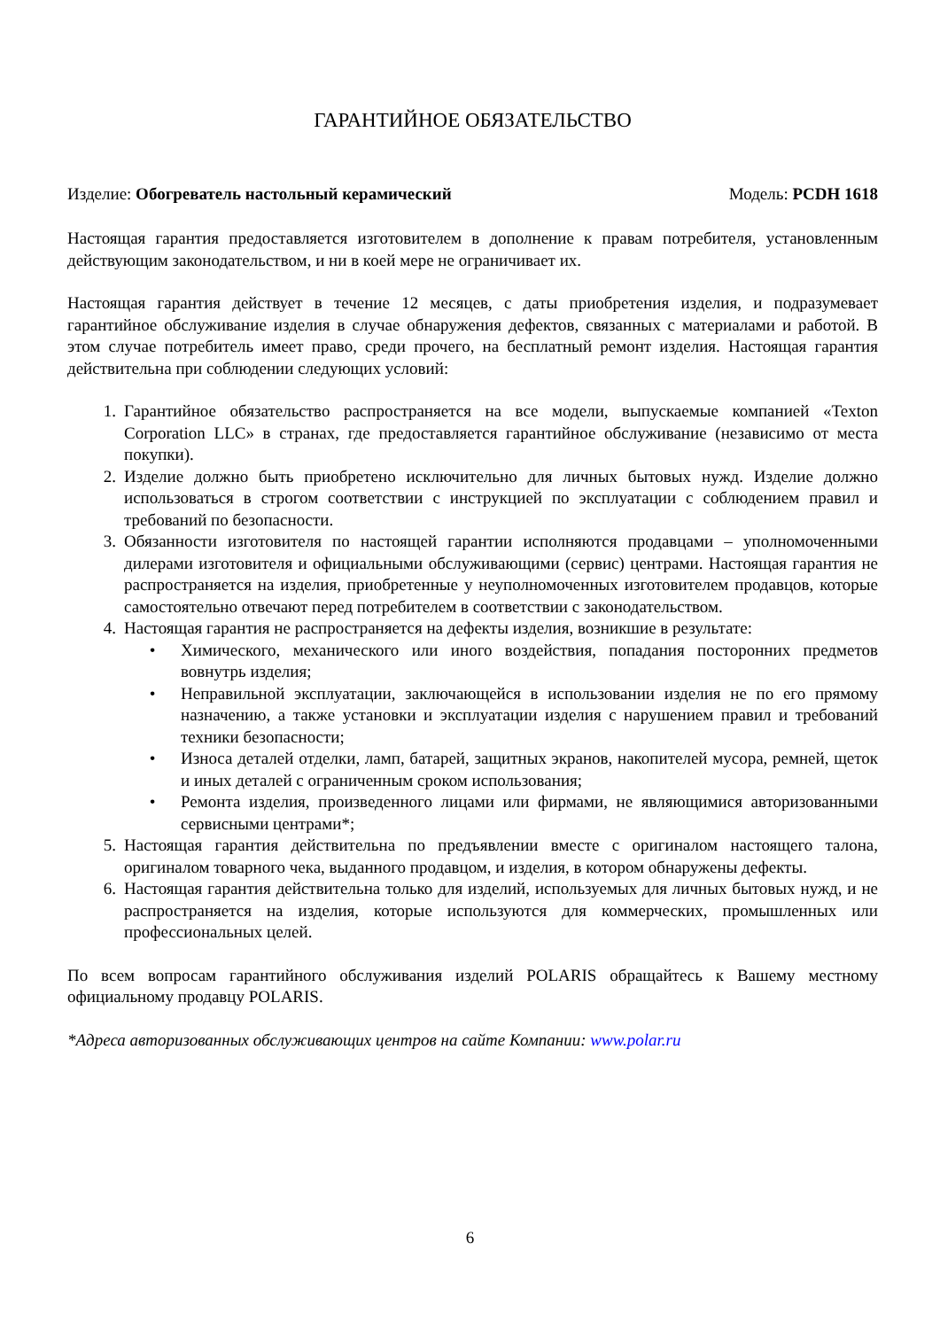ГАРАНТИЙНОЕ ОБЯЗАТЕЛЬСТВО
Изделие: Обогреватель настольный керамический Модель: PCDH 1618
Настоящая гарантия предоставляется изготовителем в дополнение к правам потребителя, установленным действующим законодательством, и ни в коей мере не ограничивает их.
Настоящая гарантия действует в течение 12 месяцев, с даты приобретения изделия, и подразумевает гарантийное обслуживание изделия в случае обнаружения дефектов, связанных с материалами и работой. В этом случае потребитель имеет право, среди прочего, на бесплатный ремонт изделия. Настоящая гарантия действительна при соблюдении следующих условий:
1. Гарантийное обязательство распространяется на все модели, выпускаемые компанией «Texton Corporation LLC» в странах, где предоставляется гарантийное обслуживание (независимо от места покупки).
2. Изделие должно быть приобретено исключительно для личных бытовых нужд. Изделие должно использоваться в строгом соответствии с инструкцией по эксплуатации с соблюдением правил и требований по безопасности.
3. Обязанности изготовителя по настоящей гарантии исполняются продавцами – уполномоченными дилерами изготовителя и официальными обслуживающими (сервис) центрами. Настоящая гарантия не распространяется на изделия, приобретенные у неуполномоченных изготовителем продавцов, которые самостоятельно отвечают перед потребителем в соответствии с законодательством.
4. Настоящая гарантия не распространяется на дефекты изделия, возникшие в результате:
• Химического, механического или иного воздействия, попадания посторонних предметов вовнутрь изделия;
• Неправильной эксплуатации, заключающейся в использовании изделия не по его прямому назначению, а также установки и эксплуатации изделия с нарушением правил и требований техники безопасности;
• Износа деталей отделки, ламп, батарей, защитных экранов, накопителей мусора, ремней, щеток и иных деталей с ограниченным сроком использования;
• Ремонта изделия, произведенного лицами или фирмами, не являющимися авторизованными сервисными центрами*;
5. Настоящая гарантия действительна по предъявлении вместе с оригиналом настоящего талона, оригиналом товарного чека, выданного продавцом, и изделия, в котором обнаружены дефекты.
6. Настоящая гарантия действительна только для изделий, используемых для личных бытовых нужд, и не распространяется на изделия, которые используются для коммерческих, промышленных или профессиональных целей.
По всем вопросам гарантийного обслуживания изделий POLARIS обращайтесь к Вашему местному официальному продавцу POLARIS.
*Адреса авторизованных обслуживающих центров на сайте Компании: www.polar.ru
6